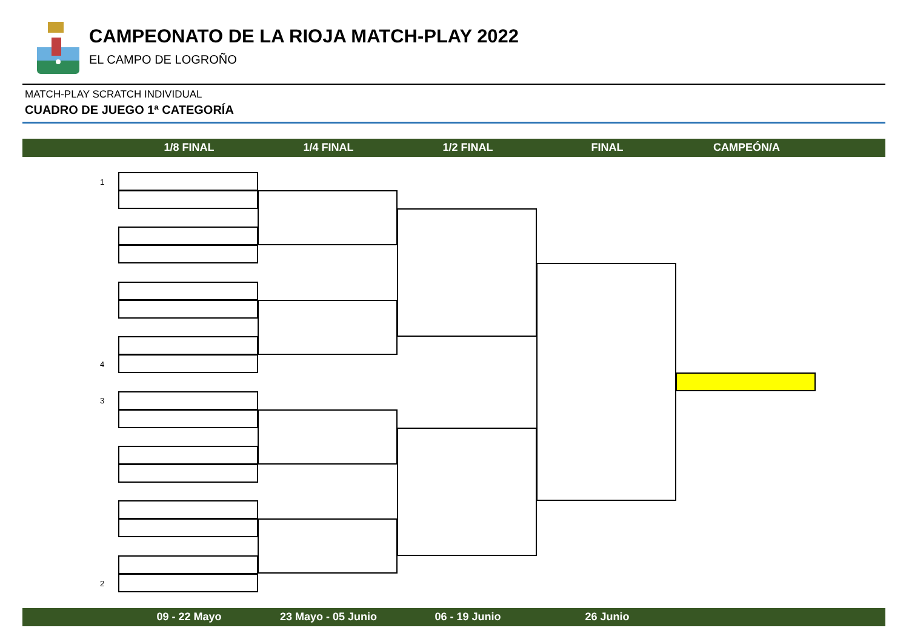CAMPEONATO DE LA RIOJA MATCH-PLAY 2022
EL CAMPO DE LOGROÑO
MATCH-PLAY SCRATCH INDIVIDUAL
CUADRO DE JUEGO 1ª CATEGORÍA
1/8 FINAL 1/4 FINAL 1/2 FINAL FINAL CAMPEÓN/A
1
4
3
2
09 - 22 Mayo 23 Mayo - 05 Junio 06 - 19 Junio 26 Junio